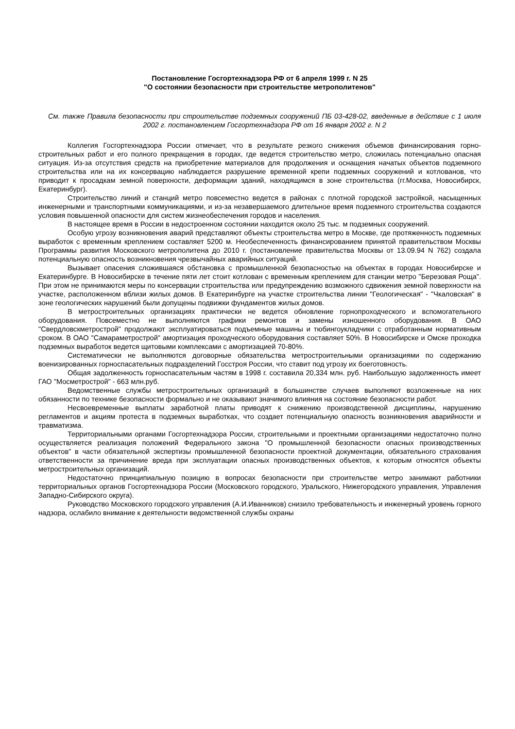Постановление Госгортехнадзора РФ от 6 апреля 1999 г. N 25
"О состоянии безопасности при строительстве метрополитенов"
См. также Правила безопасности при строительстве подземных сооружений ПБ 03-428-02, введенные в действие с 1 июля 2002 г. постановлением Госгортехнадзора РФ от 16 января 2002 г. N 2
Коллегия Госгортехнадзора России отмечает, что в результате резкого снижения объемов финансирования горно-строительных работ и его полного прекращения в городах, где ведется строительство метро, сложилась потенциально опасная ситуация. Из-за отсутствия средств на приобретение материалов для продолжения и оснащения начатых объектов подземного строительства или на их консервацию наблюдается разрушение временной крепи подземных сооружений и котлованов, что приводит к просадкам земной поверхности, деформации зданий, находящимся в зоне строительства (гг.Москва, Новосибирск, Екатеринбург).
Строительство линий и станций метро повсеместно ведется в районах с плотной городской застройкой, насыщенных инженерными и транспортными коммуникациями, и из-за незавершаемого длительное время подземного строительства создаются условия повышенной опасности для систем жизнеобеспечения городов и населения.
В настоящее время в России в недостроенном состоянии находится около 25 тыс. м подземных сооружений.
Особую угрозу возникновения аварий представляют объекты строительства метро в Москве, где протяженность подземных выработок с временным креплением составляет 5200 м. Необеспеченность финансированием принятой правительством Москвы Программы развития Московского метрополитена до 2010 г. (постановление правительства Москвы от 13.09.94 N 762) создала потенциальную опасность возникновения чрезвычайных аварийных ситуаций.
Вызывает опасения сложившаяся обстановка с промышленной безопасностью на объектах в городах Новосибирске и Екатеринбурге. В Новосибирске в течение пяти лет стоит котлован с временным креплением для станции метро "Березовая Роща". При этом не принимаются меры по консервации строительства или предупреждению возможного сдвижения земной поверхности на участке, расположенном вблизи жилых домов. В Екатеринбурге на участке строительства линии "Геологическая" - "Чкаловская" в зоне геологических нарушений были допущены подвижки фундаментов жилых домов.
В метростроительных организациях практически не ведется обновление горнопроходческого и вспомогательного оборудования. Повсеместно не выполняются графики ремонтов и замены изношенного оборудования. В ОАО "Свердловскметрострой" продолжают эксплуатироваться подъемные машины и тюбингоукладчики с отработанным нормативным сроком. В ОАО "Самараметрострой" амортизация проходческого оборудования составляет 50%. В Новосибирске и Омске проходка подземных выработок ведется щитовыми комплексами с амортизацией 70-80%.
Систематически не выполняются договорные обязательства метростроительными организациями по содержанию военизированных горноспасательных подразделений Госстроя России, что ставит под угрозу их боеготовность.
Общая задолженность горноспасательным частям в 1998 г. составила 20,334 млн. руб. Наибольшую задолженность имеет ГАО "Мосметрострой" - 663 млн.руб.
Ведомственные службы метростроительных организаций в большинстве случаев выполняют возложенные на них обязанности по технике безопасности формально и не оказывают значимого влияния на состояние безопасности работ.
Несвоевременные выплаты заработной платы приводят к снижению производственной дисциплины, нарушению регламентов и акциям протеста в подземных выработках, что создает потенциальную опасность возникновения аварийности и травматизма.
Территориальными органами Госгортехнадзора России, строительными и проектными организациями недостаточно полно осуществляется реализация положений Федерального закона "О промышленной безопасности опасных производственных объектов" в части обязательной экспертизы промышленной безопасности проектной документации, обязательного страхования ответственности за причинение вреда при эксплуатации опасных производственных объектов, к которым относятся объекты метростроительных организаций.
Недостаточно принципиальную позицию в вопросах безопасности при строительстве метро занимают работники территориальных органов Госгортехнадзора России (Московского городского, Уральского, Нижегородского управления, Управления Западно-Сибирского округа).
Руководство Московского городского управления (А.И.Иванников) снизило требовательность и инженерный уровень горного надзора, ослабило внимание к деятельности ведомственной службы охраны